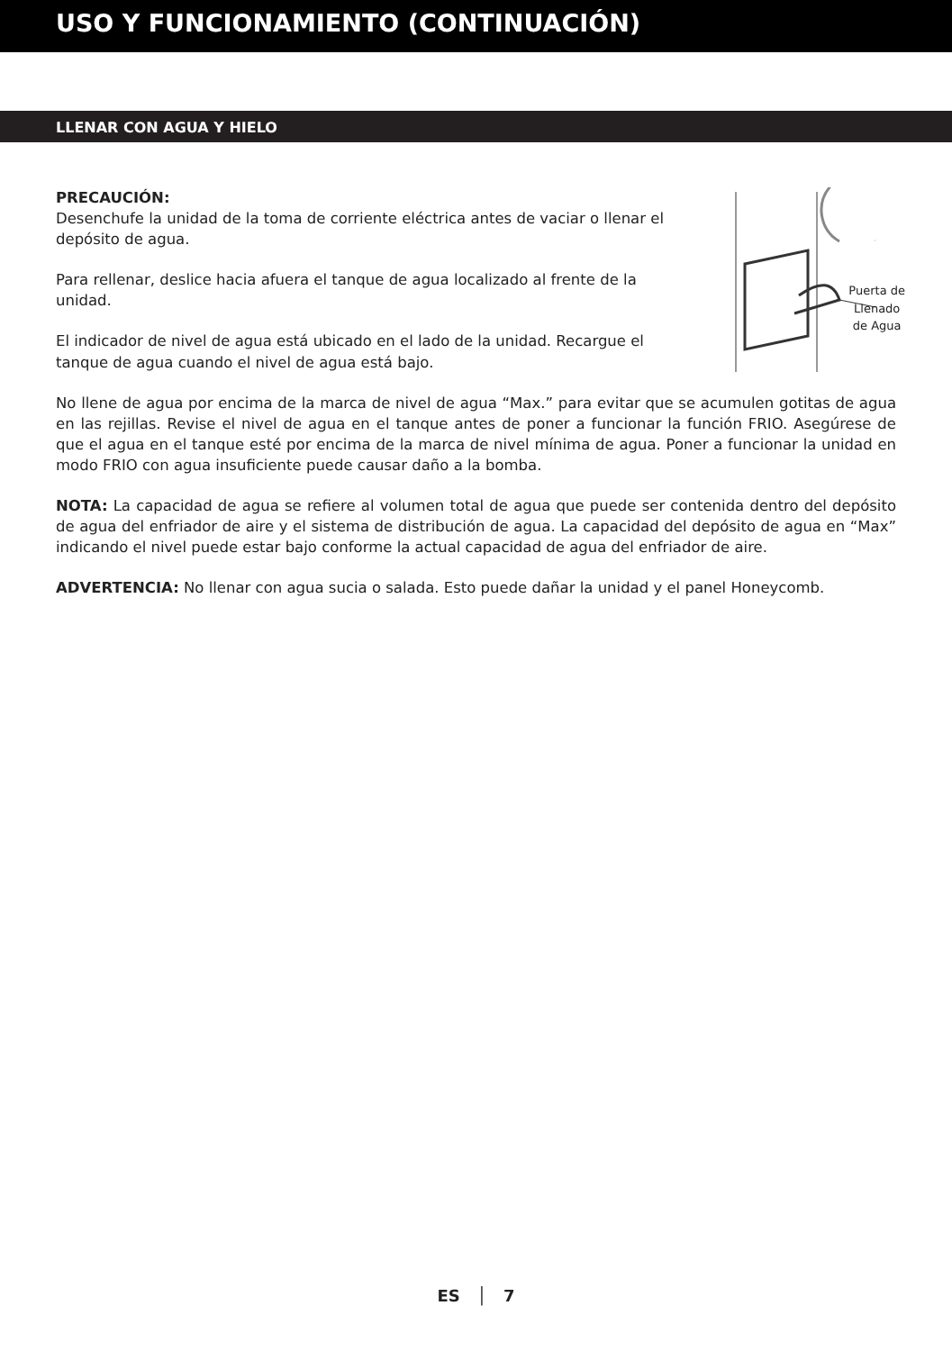USO Y FUNCIONAMIENTO (CONTINUACIÓN)
LLENAR CON AGUA Y HIELO
PRECAUCIÓN:
Desenchufe la unidad de la toma de corriente eléctrica antes de vaciar o llenar el depósito de agua.
Para rellenar, deslice hacia afuera el tanque de agua localizado al frente de la unidad.
El indicador de nivel de agua está ubicado en el lado de la unidad. Recargue el tanque de agua cuando el nivel de agua está bajo.
Puerta de
Llenado
de Agua
No llene de agua por encima de la marca de nivel de agua “Max.” para evitar que se acumulen gotitas de agua en las rejillas. Revise el nivel de agua en el tanque antes de poner a funcionar la función FRIO. Asegúrese de que el agua en el tanque esté por encima de la marca de nivel mínima de agua. Poner a funcionar la unidad en modo FRIO con agua insuficiente puede causar daño a la bomba.
NOTA: La capacidad de agua se refiere al volumen total de agua que puede ser contenida dentro del depósito de agua del enfriador de aire y el sistema de distribución de agua. La capacidad del depósito de agua en “Max” indicando el nivel puede estar bajo conforme la actual capacidad de agua del enfriador de aire.
ADVERTENCIA: No llenar con agua sucia o salada. Esto puede dañar la unidad y el panel Honeycomb.
ES │ 7